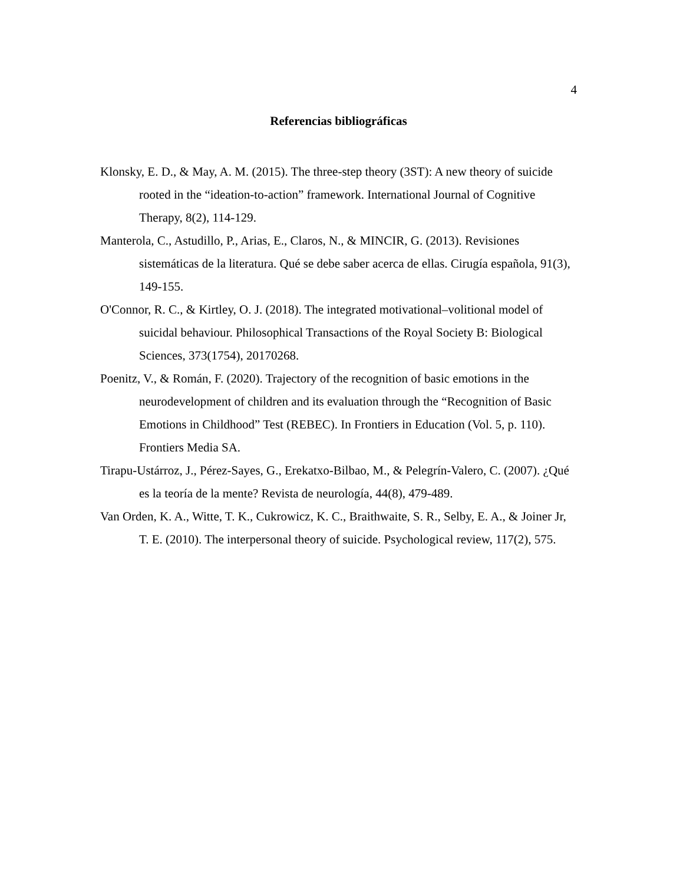4
Referencias bibliográficas
Klonsky, E. D., & May, A. M. (2015). The three-step theory (3ST): A new theory of suicide rooted in the “ideation-to-action” framework. International Journal of Cognitive Therapy, 8(2), 114-129.
Manterola, C., Astudillo, P., Arias, E., Claros, N., & MINCIR, G. (2013). Revisiones sistemáticas de la literatura. Qué se debe saber acerca de ellas. Cirugía española, 91(3), 149-155.
O'Connor, R. C., & Kirtley, O. J. (2018). The integrated motivational–volitional model of suicidal behaviour. Philosophical Transactions of the Royal Society B: Biological Sciences, 373(1754), 20170268.
Poenitz, V., & Román, F. (2020). Trajectory of the recognition of basic emotions in the neurodevelopment of children and its evaluation through the “Recognition of Basic Emotions in Childhood” Test (REBEC). In Frontiers in Education (Vol. 5, p. 110). Frontiers Media SA.
Tirapu-Ustárroz, J., Pérez-Sayes, G., Erekatxo-Bilbao, M., & Pelegrín-Valero, C. (2007). ¿Qué es la teoría de la mente? Revista de neurología, 44(8), 479-489.
Van Orden, K. A., Witte, T. K., Cukrowicz, K. C., Braithwaite, S. R., Selby, E. A., & Joiner Jr, T. E. (2010). The interpersonal theory of suicide. Psychological review, 117(2), 575.